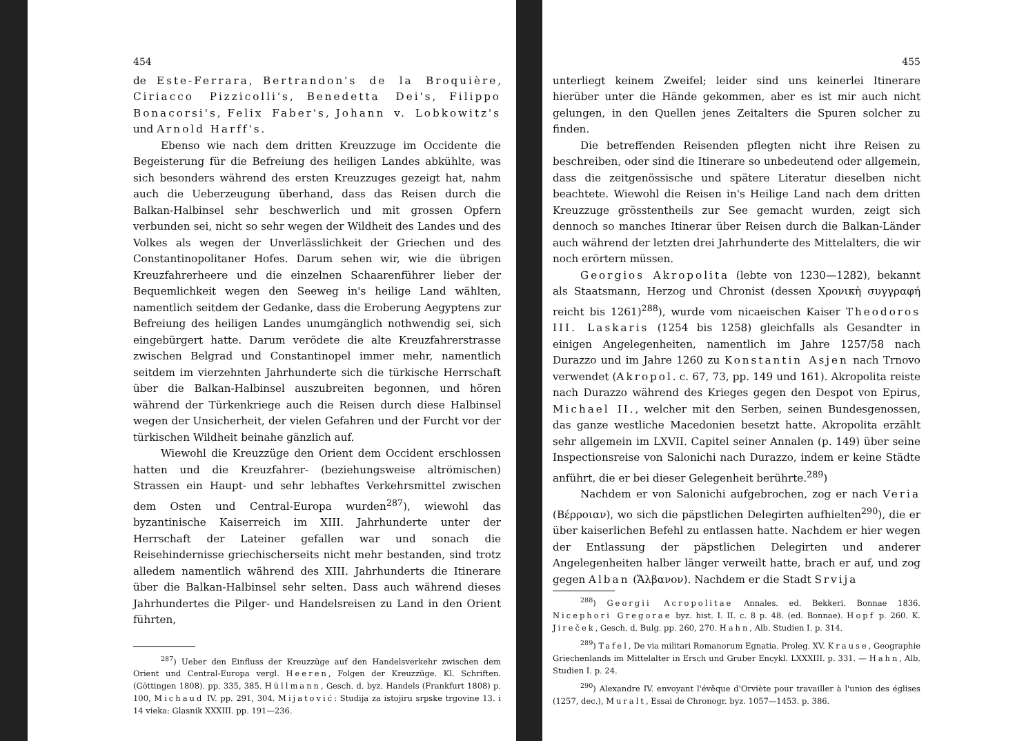454
de Este-Ferrara, Bertrandon's de la Broquière, Ciriacco Pizzicolli's, Benedetta Dei's, Filippo Bonacorsi's, Felix Faber's, Johann v. Lobkowitz's und Arnold Harff's.
Ebenso wie nach dem dritten Kreuzzuge im Occidente die Begeisterung für die Befreiung des heiligen Landes abkühlte, was sich besonders während des ersten Kreuzzuges gezeigt hat, nahm auch die Ueberzeugung überhand, dass das Reisen durch die Balkan-Halbinsel sehr beschwerlich und mit grossen Opfern verbunden sei, nicht so sehr wegen der Wildheit des Landes und des Volkes als wegen der Unverlässlichkeit der Griechen und des Constantinopolitaner Hofes. Darum sehen wir, wie die übrigen Kreuzfahrerheere und die einzelnen Schaarenführer lieber der Bequemlichkeit wegen den Seeweg in's heilige Land wählten, namentlich seitdem der Gedanke, dass die Eroberung Aegyptens zur Befreiung des heiligen Landes unumgänglich nothwendig sei, sich eingebürgert hatte. Darum verödete die alte Kreuzfahrerstrasse zwischen Belgrad und Constantinopel immer mehr, namentlich seitdem im vierzehnten Jahrhunderte sich die türkische Herrschaft über die Balkan-Halbinsel auszubreiten begonnen, und hören während der Türkenkriege auch die Reisen durch diese Halbinsel wegen der Unsicherheit, der vielen Gefahren und der Furcht vor der türkischen Wildheit beinahe gänzlich auf.
Wiewohl die Kreuzzüge den Orient dem Occident erschlossen hatten und die Kreuzfahrer- (beziehungsweise altrömischen) Strassen ein Haupt- und sehr lebhaftes Verkehrsmittel zwischen dem Osten und Central-Europa wurden<sup>287</sup>), wiewohl das byzantinische Kaiserreich im XIII. Jahrhunderte unter der Herrschaft der Lateiner gefallen war und sonach die Reisehindernisse griechischerseits nicht mehr bestanden, sind trotz alledem namentlich während des XIII. Jahrhunderts die Itinerare über die Balkan-Halbinsel sehr selten. Dass auch während dieses Jahrhundertes die Pilger- und Handelsreisen zu Land in den Orient führten,
<sup>287</sup>) Ueber den Einfluss der Kreuzzüge auf den Handelsverkehr zwischen dem Orient und Central-Europa vergl. Heeren, Folgen der Kreuzzüge. Kl. Schriften. (Göttingen 1808). pp. 335, 385. Hüllmann, Gesch. d. byz. Handels (Frankfurt 1808) p. 100, Michaud IV. pp. 291, 304. Mijatović: Studija za istojiru srpske trgovine 13. i 14 vieka: Glasnik XXXIII. pp. 191—236.
455
unterliegt keinem Zweifel; leider sind uns keinerlei Itinerare hierüber unter die Hände gekommen, aber es ist mir auch nicht gelungen, in den Quellen jenes Zeitalters die Spuren solcher zu finden.
Die betreffenden Reisenden pflegten nicht ihre Reisen zu beschreiben, oder sind die Itinerare so unbedeutend oder allgemein, dass die zeitgenössische und spätere Literatur dieselben nicht beachtete. Wiewohl die Reisen in's Heilige Land nach dem dritten Kreuzzuge grösstentheils zur See gemacht wurden, zeigt sich dennoch so manches Itinerar über Reisen durch die Balkan-Länder auch während der letzten drei Jahrhunderte des Mittelalters, die wir noch erörtern müssen.
Georgios Akropolita (lebte von 1230—1282), bekannt als Staatsmann, Herzog und Chronist (dessen Χρονικὴ συγγραφή reicht bis 1261)<sup>288</sup>), wurde vom nicaeischen Kaiser Theodoros III. Laskaris (1254 bis 1258) gleichfalls als Gesandter in einigen Angelegenheiten, namentlich im Jahre 1257/58 nach Durazzo und im Jahre 1260 zu Konstantin Asjen nach Trnovo verwendet (Akropol. c. 67, 73, pp. 149 und 161). Akropolita reiste nach Durazzo während des Krieges gegen den Despot von Epirus, Michael II., welcher mit den Serben, seinen Bundesgenossen, das ganze westliche Macedonien besetzt hatte. Akropolita erzählt sehr allgemein im LXVII. Capitel seiner Annalen (p. 149) über seine Inspectionsreise von Salonichi nach Durazzo, indem er keine Städte anführt, die er bei dieser Gelegenheit berührte.<sup>289</sup>)
Nachdem er von Salonichi aufgebrochen, zog er nach Veria (Βέρροιαν), wo sich die päpstlichen Delegirten aufhielten<sup>290</sup>), die er über kaiserlichen Befehl zu entlassen hatte. Nachdem er hier wegen der Entlassung der päpstlichen Delegirten und anderer Angelegenheiten halber länger verweilt hatte, brach er auf, und zog gegen Alban (Ἄλβανον). Nachdem er die Stadt Srvija
<sup>288</sup>) Georgii Acropolitae Annales. ed. Bekkeri. Bonnae 1836. Nicephori Gregorae byz. hist. I. II. c. 8 p. 48. (ed. Bonnae). Hopf p. 260. K. Jireček, Gesch. d. Bulg. pp. 260, 270. Hahn, Alb. Studien I. p. 314.
<sup>289</sup>) Tafel, De via militari Romanorum Egnatia. Proleg. XV. Krause, Geographie Griechenlands im Mittelalter in Ersch und Gruber Encykl. LXXXIII. p. 331. — Hahn, Alb. Studien I. p. 24.
<sup>290</sup>) Alexandre IV. envoyant l'évêque d'Orviète pour travailler à l'union des églises (1257, dec.), Muralt, Essai de Chronogr. byz. 1057—1453. p. 386.